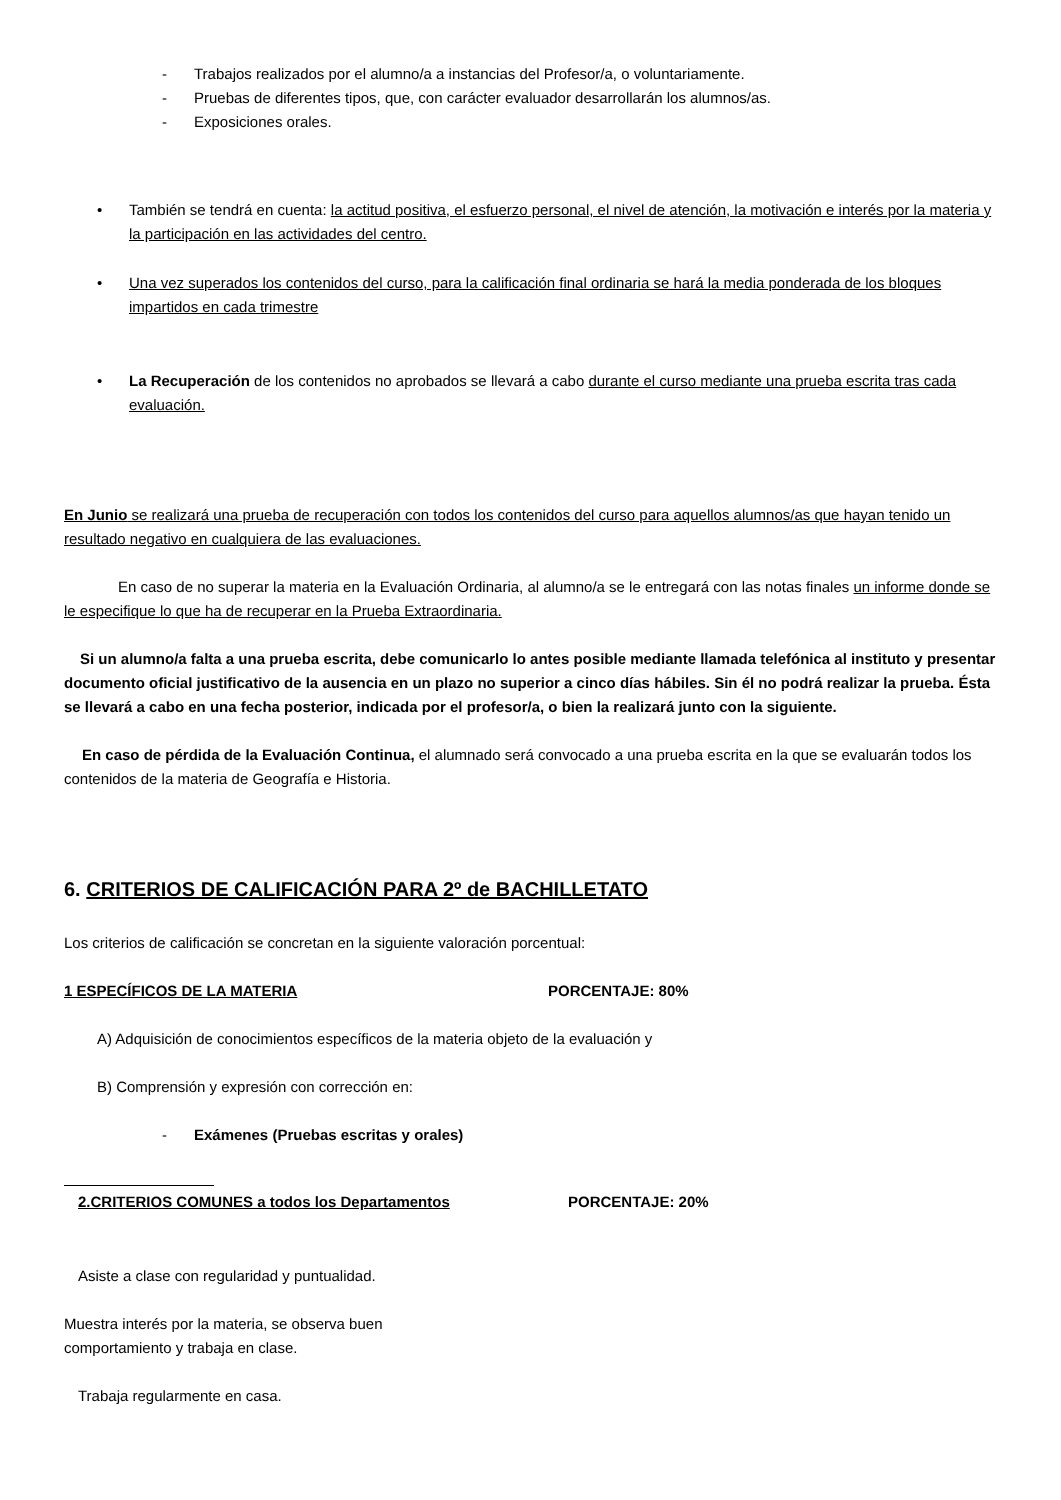- Trabajos realizados por el alumno/a a instancias del Profesor/a, o voluntariamente.
- Pruebas de diferentes tipos, que, con carácter evaluador desarrollarán los alumnos/as.
- Exposiciones orales.
• También se tendrá en cuenta: la actitud positiva, el esfuerzo personal, el nivel de atención, la motivación e interés por la materia y la participación en las actividades del centro.
• Una vez superados los contenidos del curso, para la calificación final ordinaria se hará la media ponderada de los bloques impartidos en cada trimestre
• La Recuperación de los contenidos no aprobados se llevará a cabo durante el curso mediante una prueba escrita tras cada evaluación.
En Junio se realizará una prueba de recuperación con todos los contenidos del curso para aquellos alumnos/as que hayan tenido un resultado negativo en cualquiera de las evaluaciones.
En caso de no superar la materia en la Evaluación Ordinaria, al alumno/a se le entregará con las notas finales un informe donde se le especifique lo que ha de recuperar en la Prueba Extraordinaria.
Si un alumno/a falta a una prueba escrita, debe comunicarlo lo antes posible mediante llamada telefónica al instituto y presentar documento oficial justificativo de la ausencia en un plazo no superior a cinco días hábiles. Sin él no podrá realizar la prueba. Ésta se llevará a cabo en una fecha posterior, indicada por el profesor/a, o bien la realizará junto con la siguiente.
En caso de pérdida de la Evaluación Continua, el alumnado será convocado a una prueba escrita en la que se evaluarán todos los contenidos de la materia de Geografía e Historia.
6. CRITERIOS DE CALIFICACIÓN PARA 2º de BACHILLETATO
Los criterios de calificación se concretan en la siguiente valoración porcentual:
1 ESPECÍFICOS DE LA MATERIA PORCENTAJE: 80%
A) Adquisición de conocimientos específicos de la materia objeto de la evaluación y
B) Comprensión y expresión con corrección en:
- Exámenes (Pruebas escritas y orales)
2.CRITERIOS COMUNES a todos los Departamentos PORCENTAJE: 20%
Asiste a clase con regularidad y puntualidad.
Muestra interés por la materia, se observa buen comportamiento y trabaja en clase.
Trabaja regularmente en casa.